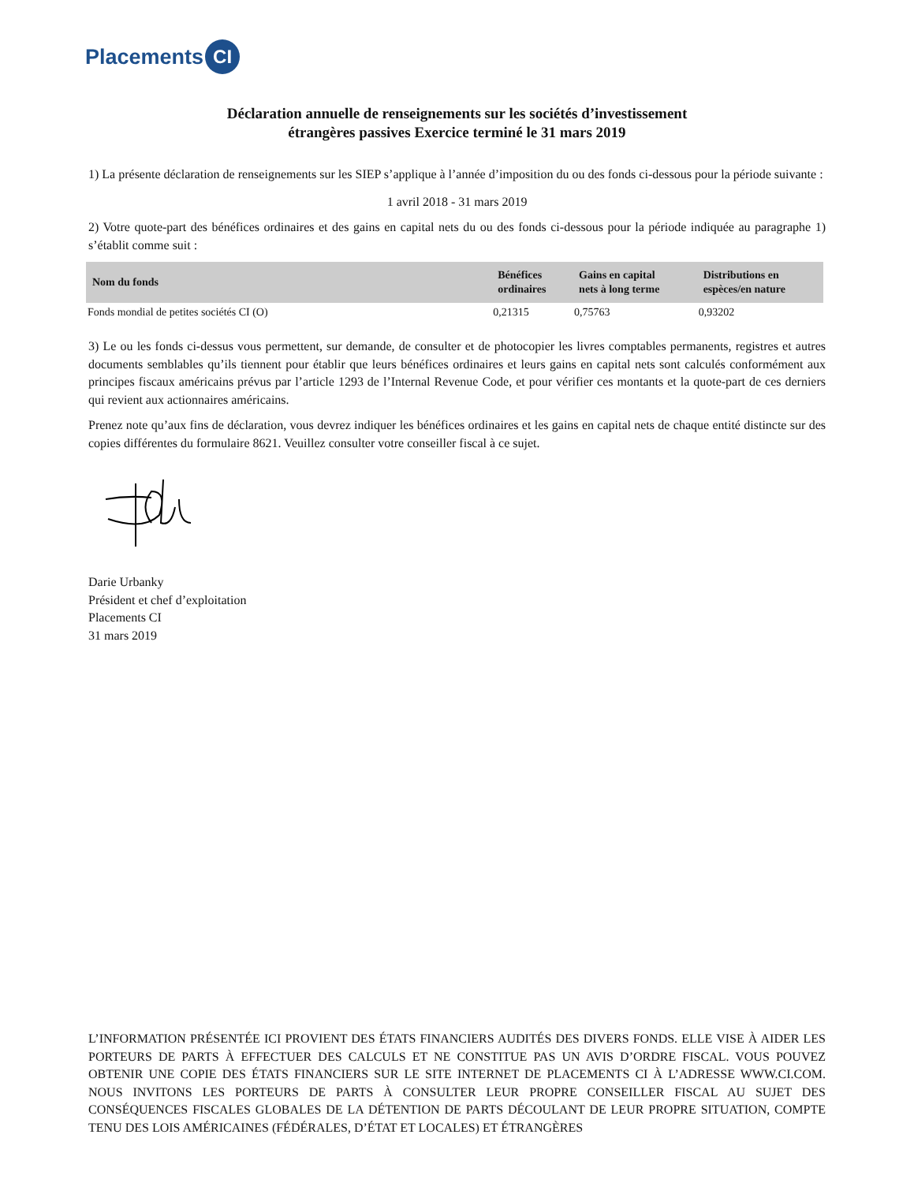Placements CI
Déclaration annuelle de renseignements sur les sociétés d’investissement
étrangères passives Exercice terminé le 31 mars 2019
1) La présente déclaration de renseignements sur les SIEP s’applique à l’année d’imposition du ou des fonds ci-dessous pour la période suivante :
1 avril 2018 - 31 mars 2019
2) Votre quote-part des bénéfices ordinaires et des gains en capital nets du ou des fonds ci-dessous pour la période indiquée au paragraphe 1) s’établit comme suit :
| Nom du fonds | Bénéfices ordinaires | Gains en capital nets à long terme | Distributions en espèces/en nature |
| --- | --- | --- | --- |
| Fonds mondial de petites sociétés CI (O) | 0,21315 | 0,75763 | 0,93202 |
3) Le ou les fonds ci-dessus vous permettent, sur demande, de consulter et de photocopier les livres comptables permanents, registres et autres documents semblables qu’ils tiennent pour établir que leurs bénéfices ordinaires et leurs gains en capital nets sont calculés conformément aux principes fiscaux américains prévus par l’article 1293 de l’Internal Revenue Code, et pour vérifier ces montants et la quote-part de ces derniers qui revient aux actionnaires américains.
Prenez note qu’aux fins de déclaration, vous devrez indiquer les bénéfices ordinaires et les gains en capital nets de chaque entité distincte sur des copies différentes du formulaire 8621. Veuillez consulter votre conseiller fiscal à ce sujet.
Darie Urbanky
Président et chef d’exploitation
Placements CI
31 mars 2019
L’INFORMATION PRÉSENTÉE ICI PROVIENT DES ÉTATS FINANCIERS AUDITÉS DES DIVERS FONDS. ELLE VISE À AIDER LES PORTEURS DE PARTS À EFFECTUER DES CALCULS ET NE CONSTITUE PAS UN AVIS D’ORDRE FISCAL. VOUS POUVEZ OBTENIR UNE COPIE DES ÉTATS FINANCIERS SUR LE SITE INTERNET DE PLACEMENTS CI À L’ADRESSE WWW.CI.COM. NOUS INVITONS LES PORTEURS DE PARTS À CONSULTER LEUR PROPRE CONSEILLER FISCAL AU SUJET DES CONSÉQUENCES FISCALES GLOBALES DE LA DÉTENTION DE PARTS DÉCOULANT DE LEUR PROPRE SITUATION, COMPTE TENU DES LOIS AMÉRICAINES (FÉDÉRALES, D’ÉTAT ET LOCALES) ET ÉTRANGÈRES